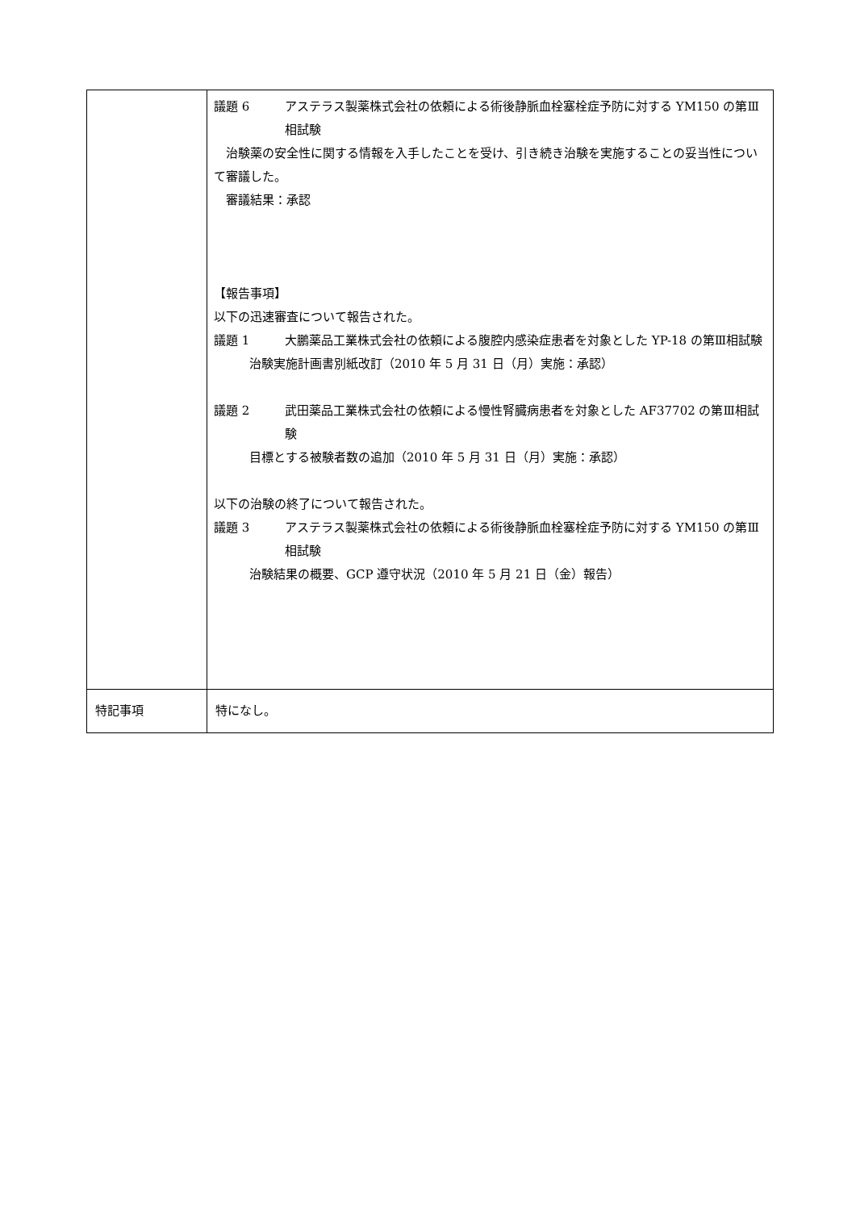| | 議題 6 アステラス製薬株式会社の依頼による術後静脈血栓塞栓症予防に対する YM150 の第Ⅲ相試験 治験薬の安全性に関する情報を入手したことを受け、引き続き治験を実施することの妥当性について審議した。 審議結果：承認 【報告事項】 以下の迅速審査について報告された。 議題 1 大鵬薬品工業株式会社の依頼による腹腔内感染症患者を対象とした YP-18 の第Ⅲ相試験 治験実施計画書別紙改訂（2010 年 5 月 31 日（月）実施：承認） 議題 2 武田薬品工業株式会社の依頼による慢性腎臓病患者を対象とした AF37702 の第Ⅲ相試験 目標とする被験者数の追加（2010 年 5 月 31 日（月）実施：承認） 以下の治験の終了について報告された。 議題 3 アステラス製薬株式会社の依頼による術後静脈血栓塞栓症予防に対する YM150 の第Ⅲ相試験 治験結果の概要、GCP 遵守状況（2010 年 5 月 21 日（金）報告） |
| 特記事項 | 特になし。 |